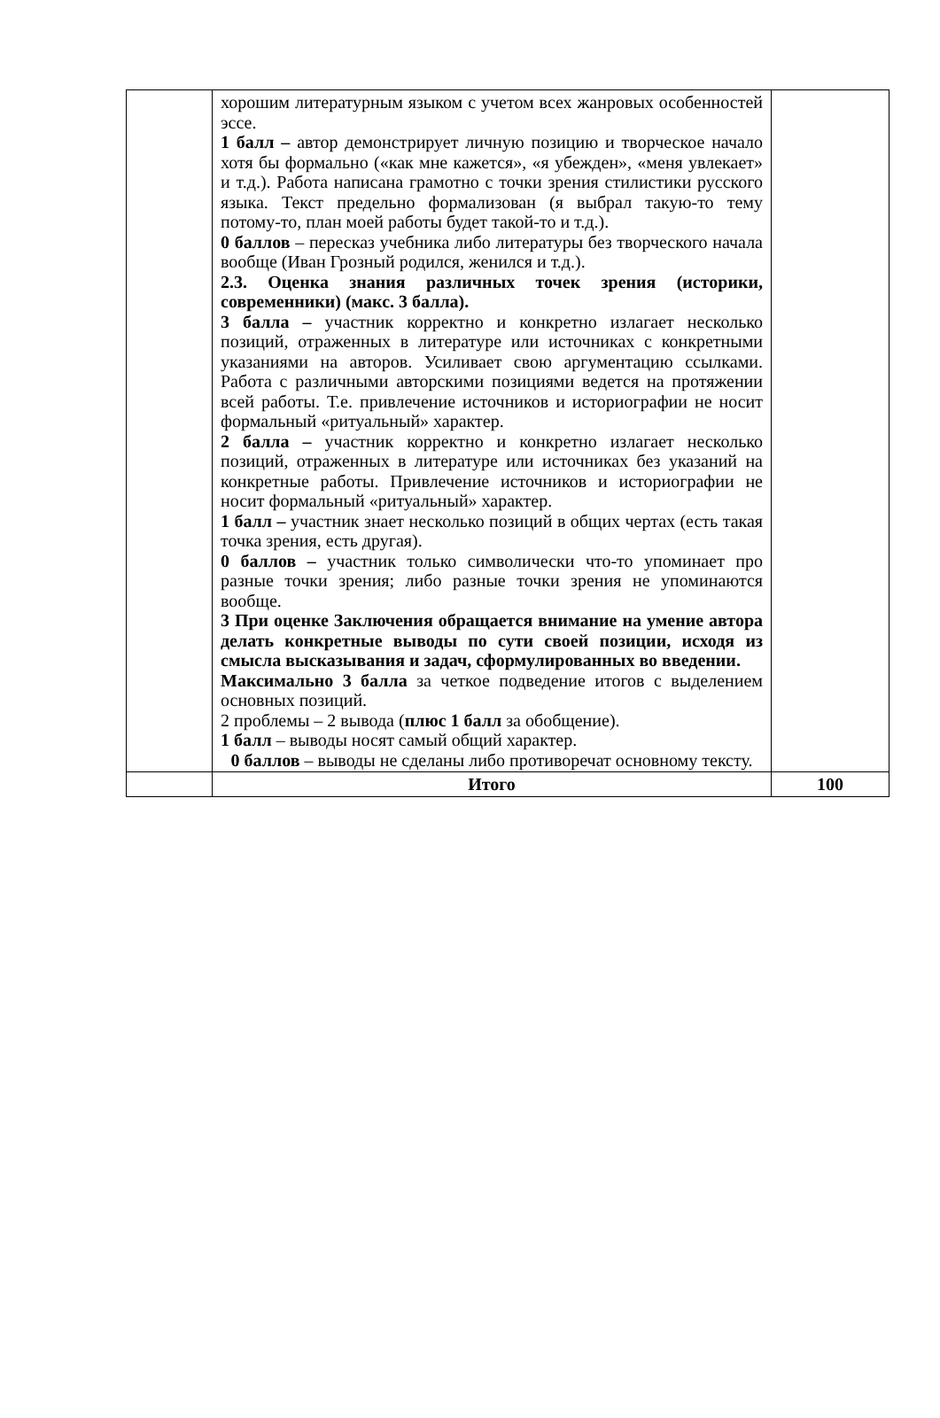| | хорошим литературным языком с учетом всех жанровых особенностей эссе. 1 балл – автор демонстрирует личную позицию и творческое начало хотя бы формально («как мне кажется», «я убежден», «меня увлекает» и т.д.). Работа написана грамотно с точки зрения стилистики русского языка. Текст предельно формализован (я выбрал такую-то тему потому-то, план моей работы будет такой-то и т.д.). 0 баллов – пересказ учебника либо литературы без творческого начала вообще (Иван Грозный родился, женился и т.д.). 2.3. Оценка знания различных точек зрения (историки, современники) (макс. 3 балла). 3 балла – участник корректно и конкретно излагает несколько позиций, отраженных в литературе или источниках с конкретными указаниями на авторов. Усиливает свою аргументацию ссылками. Работа с различными авторскими позициями ведется на протяжении всей работы. Т.е. привлечение источников и историографии не носит формальный «ритуальный» характер. 2 балла – участник корректно и конкретно излагает несколько позиций, отраженных в литературе или источниках без указаний на конкретные работы. Привлечение источников и историографии не носит формальный «ритуальный» характер. 1 балл – участник знает несколько позиций в общих чертах (есть такая точка зрения, есть другая). 0 баллов – участник только символически что-то упоминает про разные точки зрения; либо разные точки зрения не упоминаются вообще. 3 При оценке Заключения обращается внимание на умение автора делать конкретные выводы по сути своей позиции, исходя из смысла высказывания и задач, сформулированных во введении. Максимально 3 балла за четкое подведение итогов с выделением основных позиций. 2 проблемы – 2 вывода ( плюс 1 балл за обобщение). 1 балл – выводы носят самый общий характер. 0 баллов – выводы не сделаны либо противоречат основному тексту. | |
| | Итого | 100 |